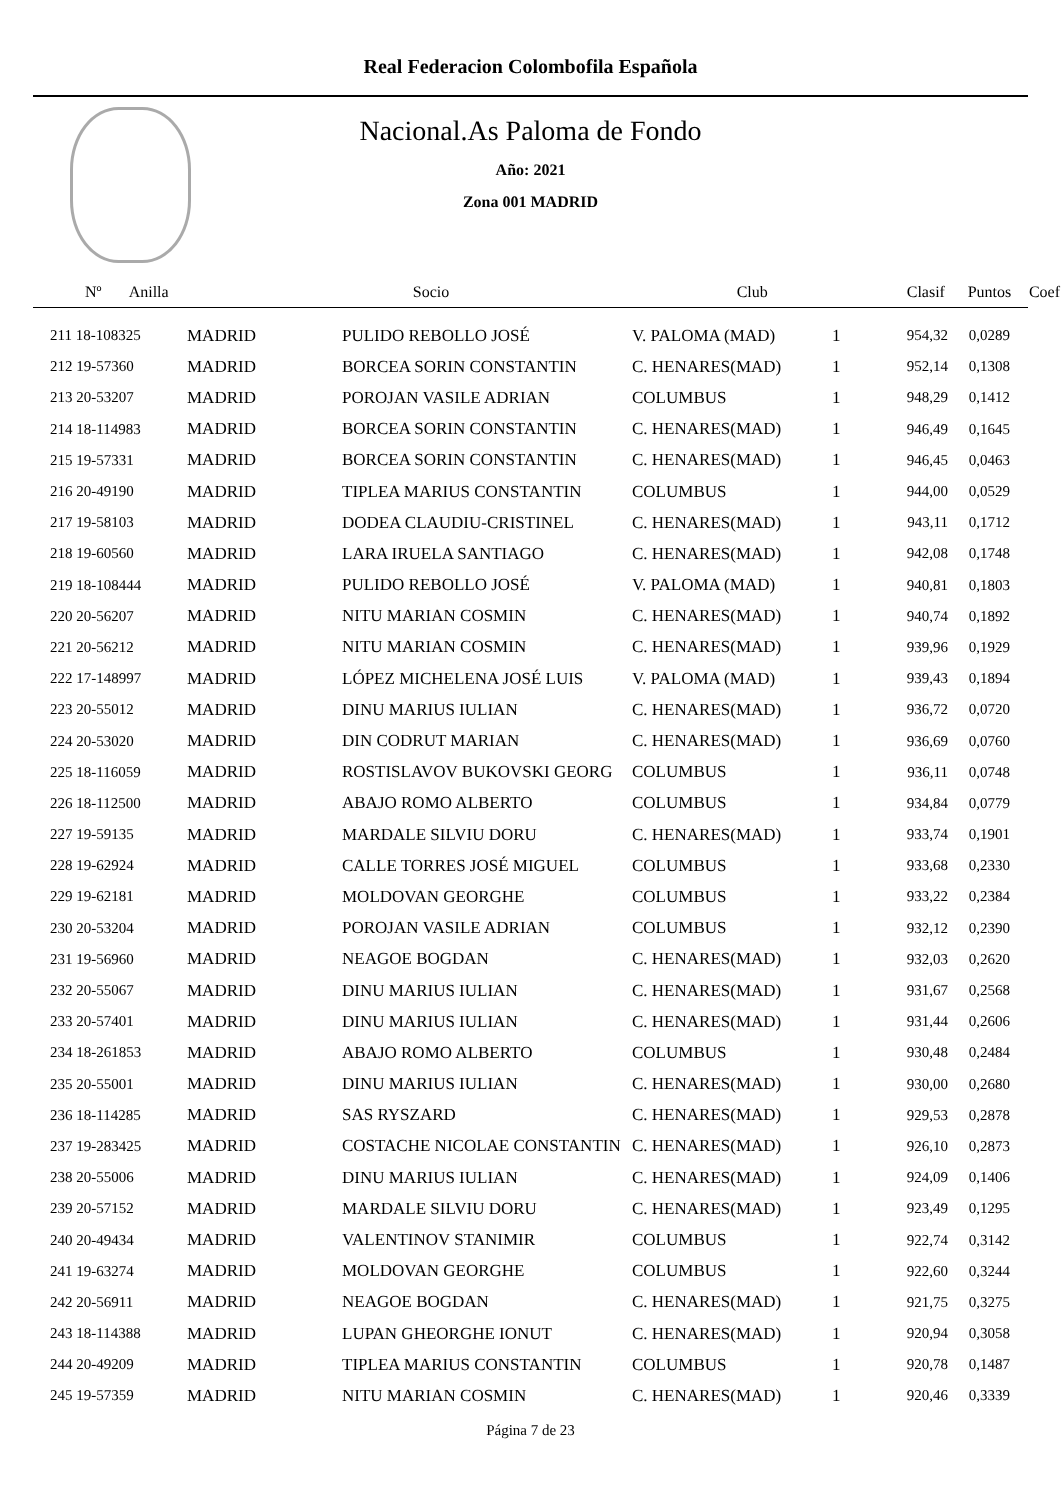Real Federacion Colombofila Española
Nacional.As Paloma de Fondo
Año: 2021
Zona 001 MADRID
| Nº Anilla | | Socio | Club | Clasif | Puntos | Coef |
| --- | --- | --- | --- | --- | --- | --- |
| 211 18-108325 | MADRID | PULIDO REBOLLO JOSÉ | V. PALOMA (MAD) | 1 | 954,32 | 0,0289 |
| 212 19-57360 | MADRID | BORCEA SORIN CONSTANTIN | C. HENARES(MAD) | 1 | 952,14 | 0,1308 |
| 213 20-53207 | MADRID | POROJAN VASILE ADRIAN | COLUMBUS | 1 | 948,29 | 0,1412 |
| 214 18-114983 | MADRID | BORCEA SORIN CONSTANTIN | C. HENARES(MAD) | 1 | 946,49 | 0,1645 |
| 215 19-57331 | MADRID | BORCEA SORIN CONSTANTIN | C. HENARES(MAD) | 1 | 946,45 | 0,0463 |
| 216 20-49190 | MADRID | TIPLEA MARIUS CONSTANTIN | COLUMBUS | 1 | 944,00 | 0,0529 |
| 217 19-58103 | MADRID | DODEA CLAUDIU-CRISTINEL | C. HENARES(MAD) | 1 | 943,11 | 0,1712 |
| 218 19-60560 | MADRID | LARA IRUELA SANTIAGO | C. HENARES(MAD) | 1 | 942,08 | 0,1748 |
| 219 18-108444 | MADRID | PULIDO REBOLLO JOSÉ | V. PALOMA (MAD) | 1 | 940,81 | 0,1803 |
| 220 20-56207 | MADRID | NITU MARIAN COSMIN | C. HENARES(MAD) | 1 | 940,74 | 0,1892 |
| 221 20-56212 | MADRID | NITU MARIAN COSMIN | C. HENARES(MAD) | 1 | 939,96 | 0,1929 |
| 222 17-148997 | MADRID | LÓPEZ MICHELENA JOSÉ LUIS | V. PALOMA (MAD) | 1 | 939,43 | 0,1894 |
| 223 20-55012 | MADRID | DINU MARIUS IULIAN | C. HENARES(MAD) | 1 | 936,72 | 0,0720 |
| 224 20-53020 | MADRID | DIN CODRUT MARIAN | C. HENARES(MAD) | 1 | 936,69 | 0,0760 |
| 225 18-116059 | MADRID | ROSTISLAVOV BUKOVSKI GEORG | COLUMBUS | 1 | 936,11 | 0,0748 |
| 226 18-112500 | MADRID | ABAJO ROMO ALBERTO | COLUMBUS | 1 | 934,84 | 0,0779 |
| 227 19-59135 | MADRID | MARDALE SILVIU DORU | C. HENARES(MAD) | 1 | 933,74 | 0,1901 |
| 228 19-62924 | MADRID | CALLE TORRES JOSÉ MIGUEL | COLUMBUS | 1 | 933,68 | 0,2330 |
| 229 19-62181 | MADRID | MOLDOVAN GEORGHE | COLUMBUS | 1 | 933,22 | 0,2384 |
| 230 20-53204 | MADRID | POROJAN VASILE ADRIAN | COLUMBUS | 1 | 932,12 | 0,2390 |
| 231 19-56960 | MADRID | NEAGOE BOGDAN | C. HENARES(MAD) | 1 | 932,03 | 0,2620 |
| 232 20-55067 | MADRID | DINU MARIUS IULIAN | C. HENARES(MAD) | 1 | 931,67 | 0,2568 |
| 233 20-57401 | MADRID | DINU MARIUS IULIAN | C. HENARES(MAD) | 1 | 931,44 | 0,2606 |
| 234 18-261853 | MADRID | ABAJO ROMO ALBERTO | COLUMBUS | 1 | 930,48 | 0,2484 |
| 235 20-55001 | MADRID | DINU MARIUS IULIAN | C. HENARES(MAD) | 1 | 930,00 | 0,2680 |
| 236 18-114285 | MADRID | SAS RYSZARD | C. HENARES(MAD) | 1 | 929,53 | 0,2878 |
| 237 19-283425 | MADRID | COSTACHE NICOLAE CONSTANTIN | C. HENARES(MAD) | 1 | 926,10 | 0,2873 |
| 238 20-55006 | MADRID | DINU MARIUS IULIAN | C. HENARES(MAD) | 1 | 924,09 | 0,1406 |
| 239 20-57152 | MADRID | MARDALE SILVIU DORU | C. HENARES(MAD) | 1 | 923,49 | 0,1295 |
| 240 20-49434 | MADRID | VALENTINOV STANIMIR | COLUMBUS | 1 | 922,74 | 0,3142 |
| 241 19-63274 | MADRID | MOLDOVAN GEORGHE | COLUMBUS | 1 | 922,60 | 0,3244 |
| 242 20-56911 | MADRID | NEAGOE BOGDAN | C. HENARES(MAD) | 1 | 921,75 | 0,3275 |
| 243 18-114388 | MADRID | LUPAN GHEORGHE IONUT | C. HENARES(MAD) | 1 | 920,94 | 0,3058 |
| 244 20-49209 | MADRID | TIPLEA MARIUS CONSTANTIN | COLUMBUS | 1 | 920,78 | 0,1487 |
| 245 19-57359 | MADRID | NITU MARIAN COSMIN | C. HENARES(MAD) | 1 | 920,46 | 0,3339 |
Página 7 de 23